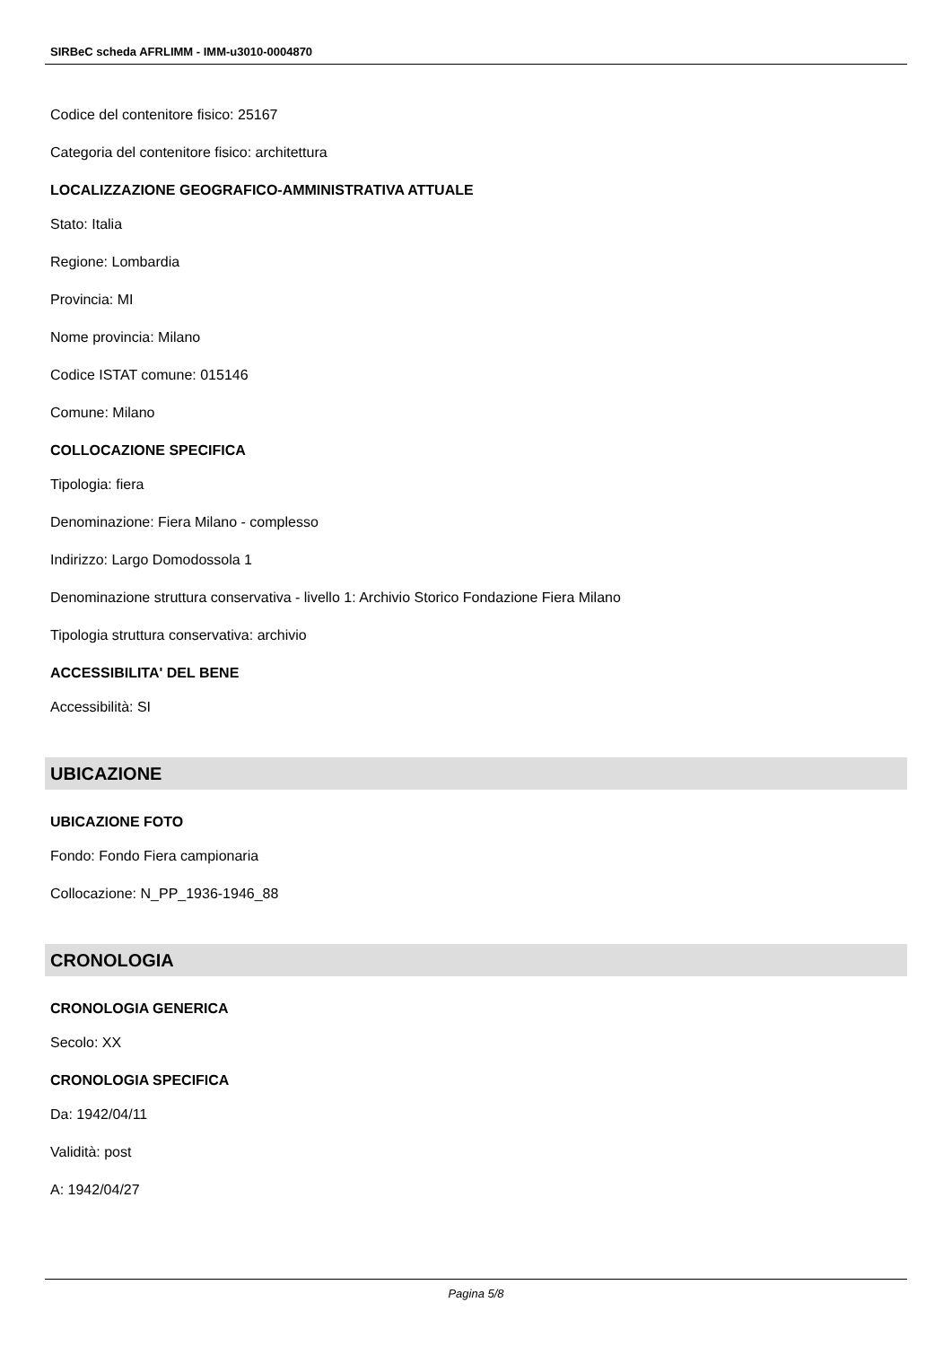SIRBeC scheda AFRLIMM - IMM-u3010-0004870
Codice del contenitore fisico: 25167
Categoria del contenitore fisico: architettura
LOCALIZZAZIONE GEOGRAFICO-AMMINISTRATIVA ATTUALE
Stato: Italia
Regione: Lombardia
Provincia: MI
Nome provincia: Milano
Codice ISTAT comune: 015146
Comune: Milano
COLLOCAZIONE SPECIFICA
Tipologia: fiera
Denominazione: Fiera Milano - complesso
Indirizzo: Largo Domodossola 1
Denominazione struttura conservativa - livello 1: Archivio Storico Fondazione Fiera Milano
Tipologia struttura conservativa: archivio
ACCESSIBILITA' DEL BENE
Accessibilità: SI
UBICAZIONE
UBICAZIONE FOTO
Fondo: Fondo Fiera campionaria
Collocazione: N_PP_1936-1946_88
CRONOLOGIA
CRONOLOGIA GENERICA
Secolo: XX
CRONOLOGIA SPECIFICA
Da: 1942/04/11
Validità: post
A: 1942/04/27
Pagina 5/8